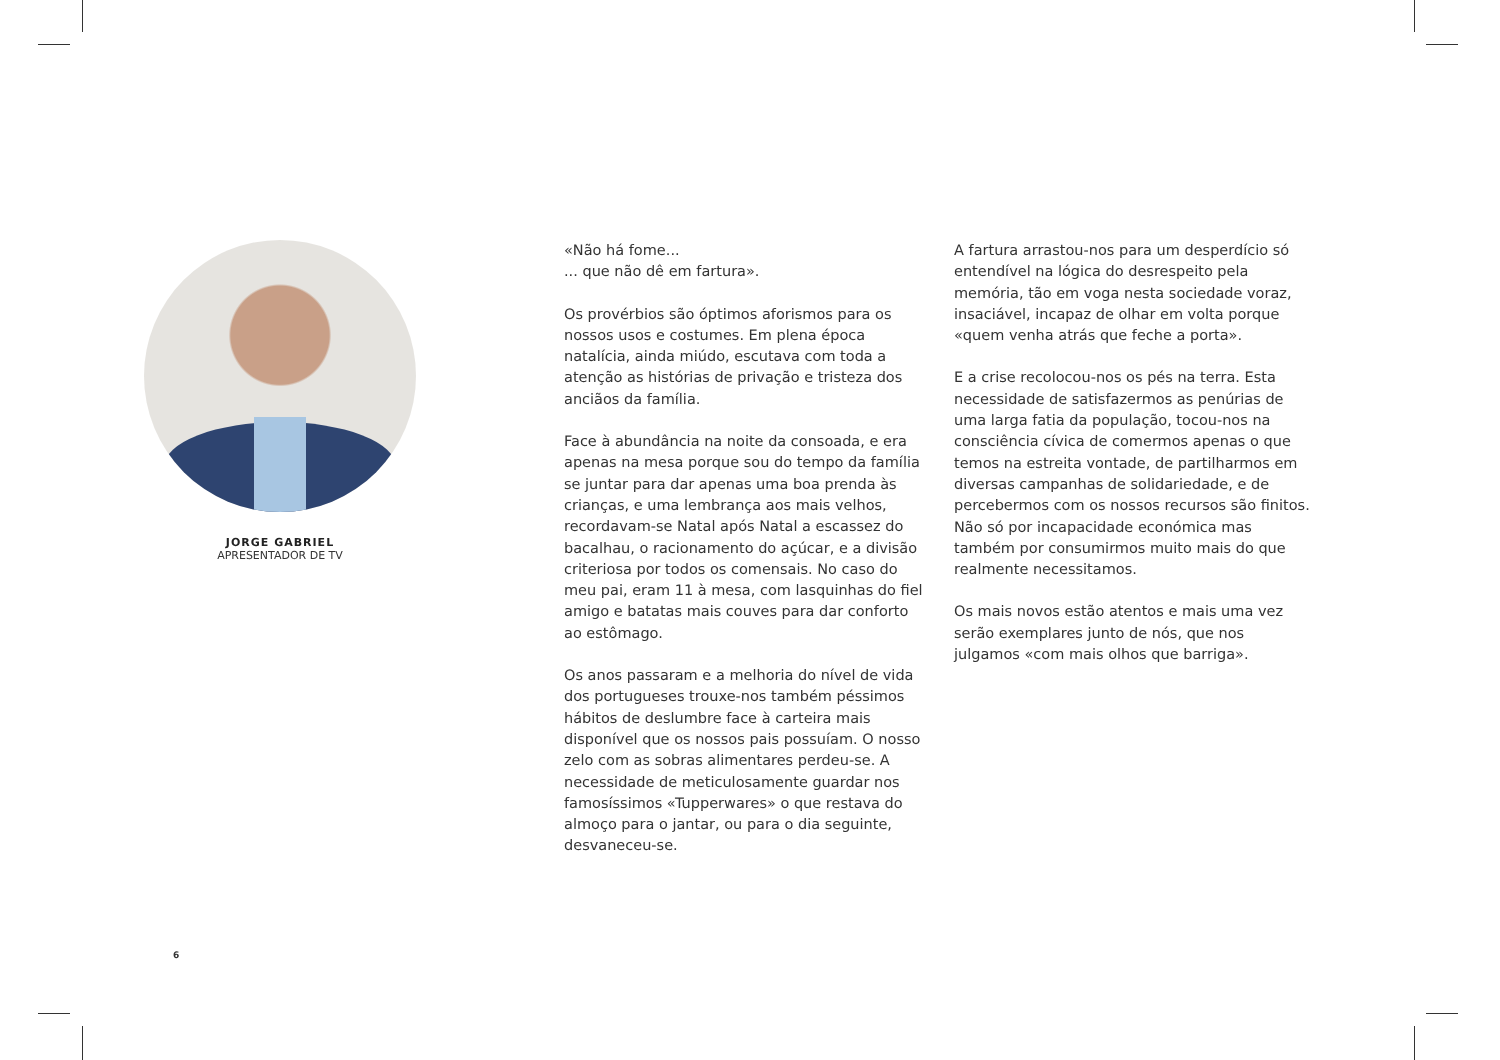JORGE GABRIEL
APRESENTADOR DE TV
«Não há fome...
... que não dê em fartura».
Os provérbios são óptimos aforismos para os nossos usos e costumes. Em plena época natalícia, ainda miúdo, escutava com toda a atenção as histórias de privação e tristeza dos anciãos da família.
Face à abundância na noite da consoada, e era apenas na mesa porque sou do tempo da família se juntar para dar apenas uma boa prenda às crianças, e uma lembrança aos mais velhos, recordavam-se Natal após Natal a escassez do bacalhau, o racionamento do açúcar, e a divisão criteriosa por todos os comensais. No caso do meu pai, eram 11 à mesa, com lasquinhas do fiel amigo e batatas mais couves para dar conforto ao estômago.
Os anos passaram e a melhoria do nível de vida dos portugueses trouxe-nos também péssimos hábitos de deslumbre face à carteira mais disponível que os nossos pais possuíam. O nosso zelo com as sobras alimentares perdeu-se. A necessidade de meticulosamente guardar nos famosíssimos «Tupperwares» o que restava do almoço para o jantar, ou para o dia seguinte, desvaneceu-se.
A fartura arrastou-nos para um desperdício só entendível na lógica do desrespeito pela memória, tão em voga nesta sociedade voraz, insaciável, incapaz de olhar em volta porque «quem venha atrás que feche a porta».
E a crise recolocou-nos os pés na terra. Esta necessidade de satisfazermos as penúrias de uma larga fatia da população, tocou-nos na consciência cívica de comermos apenas o que temos na estreita vontade, de partilharmos em diversas campanhas de solidariedade, e de percebermos com os nossos recursos são finitos. Não só por incapacidade económica mas também por consumirmos muito mais do que realmente necessitamos.
Os mais novos estão atentos e mais uma vez serão exemplares junto de nós, que nos julgamos «com mais olhos que barriga».
6